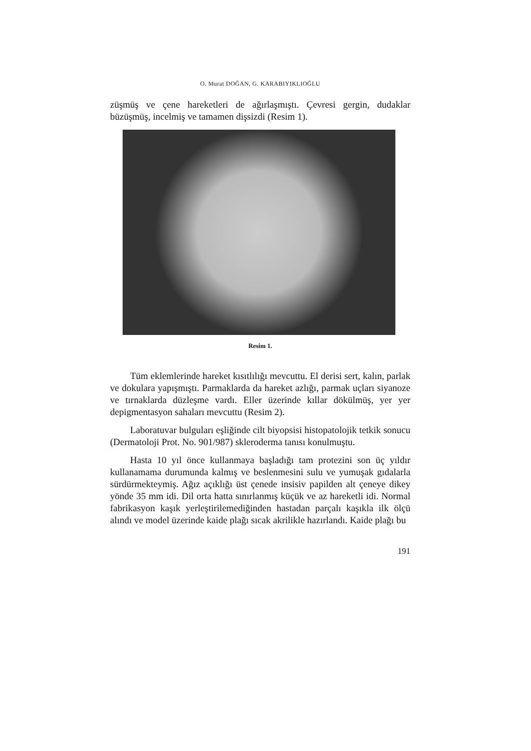O. Murat DOĞAN, G. KARABIYIKLIOĞLU
züşmüş ve çene hareketleri de ağırlaşmıştı. Çevresi gergin, dudaklar büzüşmüş, incelmiş ve tamamen dişsizdi (Resim 1).
Resim 1.
Tüm eklemlerinde hareket kısıtlılığı mevcuttu. El derisi sert, kalın, parlak ve dokulara yapışmıştı. Parmaklarda da hareket azlığı, parmak uçları siyanoze ve tırnaklarda düzleşme vardı. Eller üzerinde kıllar dökülmüş, yer yer depigmentasyon sahaları mevcuttu (Resim 2).
Laboratuvar bulguları eşliğinde cilt biyopsisi histopatolojik tetkik sonucu (Dermatoloji Prot. No. 901/987) skleroderma tanısı konulmuştu.
Hasta 10 yıl önce kullanmaya başladığı tam protezini son üç yıldır kullanamama durumunda kalmış ve beslenmesini sulu ve yumuşak gıdalarla sürdürmekteymiş. Ağız açıklığı üst çenede insisiv papilden alt çeneye dikey yönde 35 mm idi. Dil orta hatta sınırlanmış küçük ve az hareketli idi. Normal fabrikasyon kaşık yerleştirilemediğinden hastadan parçalı kaşıkla ilk ölçü alındı ve model üzerinde kaide plağı sıcak akrilikle hazırlandı. Kaide plağı bu
191